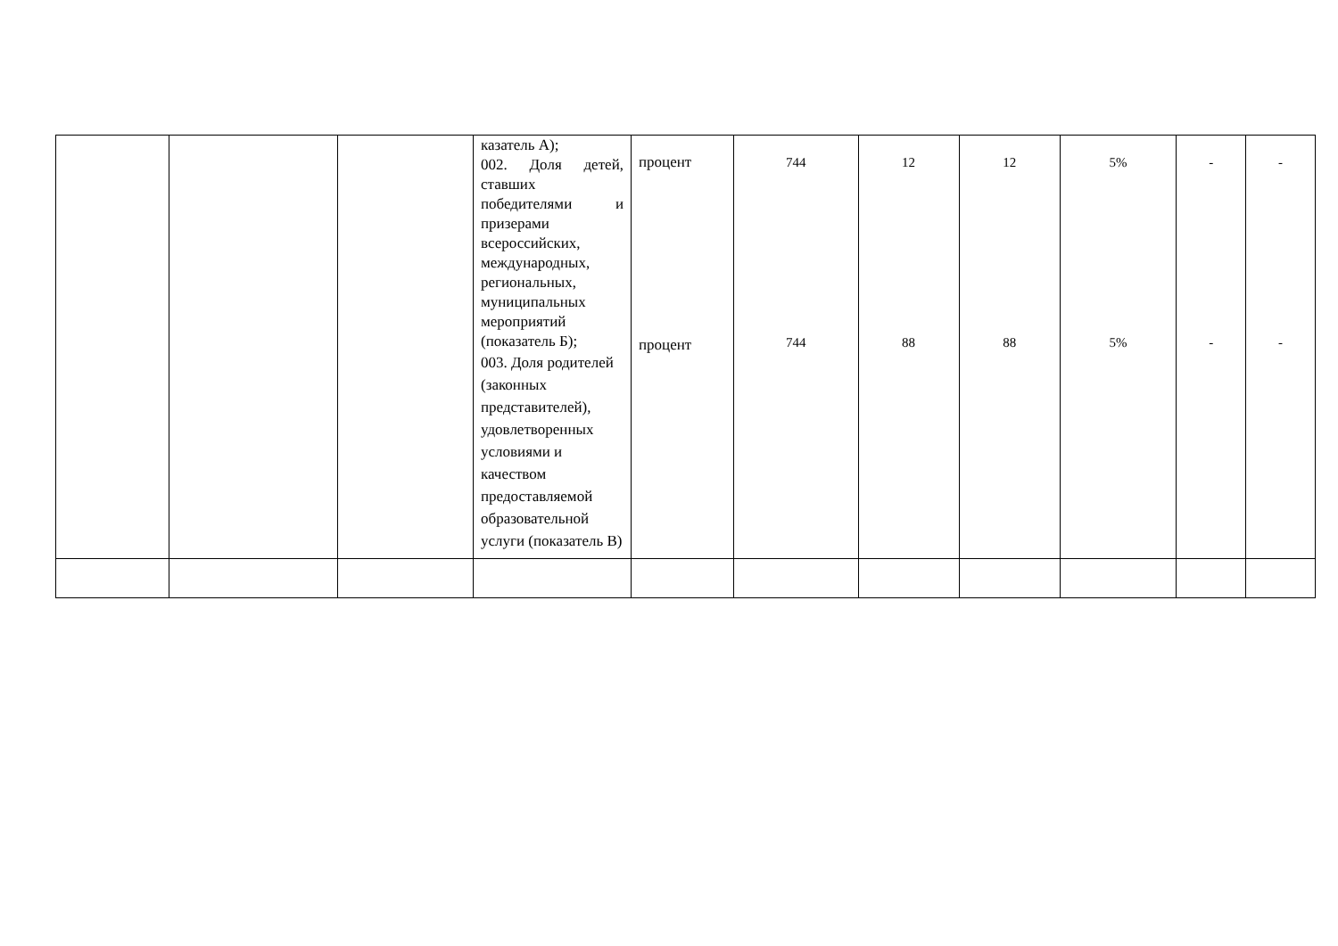| | | | казатель А); 002. Доля детей, ставших победителями и призерами всероссийских, международных, региональных, муниципальных мероприятий (показатель Б); 003. Доля родителей (законных представителей), удовлетворенных условиями и качеством предоставляемой образовательной услуги (показатель В) | процент процент | 744 744 | 12 88 | 12 88 | 5% 5% | - - | - - |